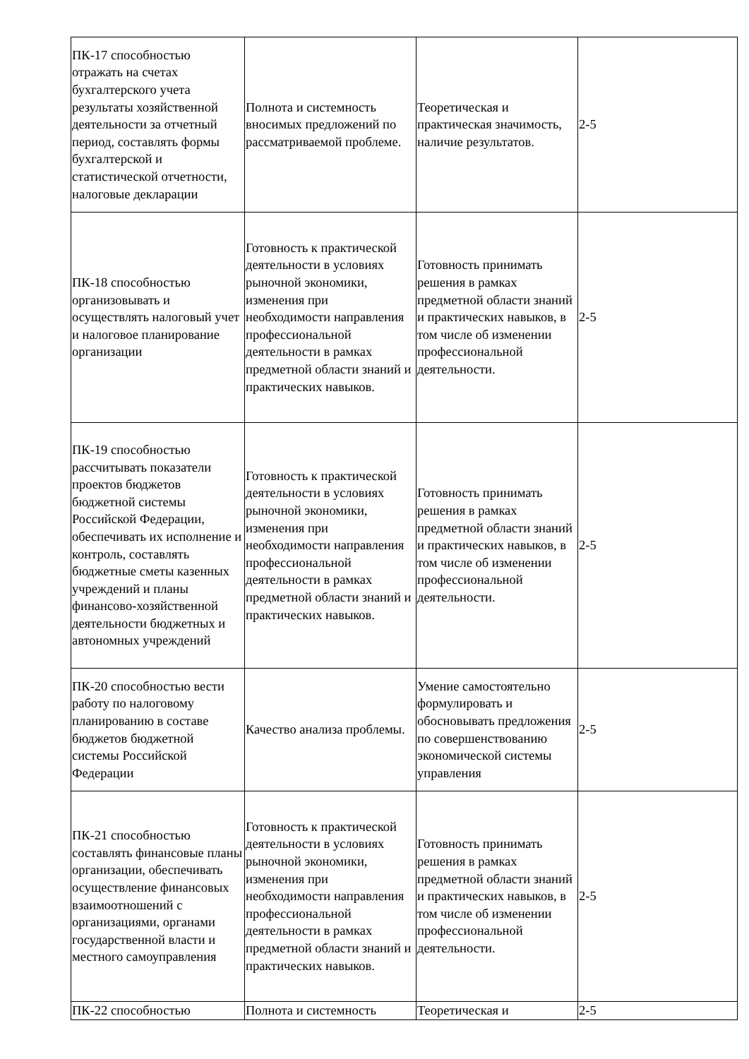| ПК-17 способностью отражать на счетах бухгалтерского учета результаты хозяйственной деятельности за отчетный период, составлять формы бухгалтерской и статистической отчетности, налоговые декларации | Полнота и системность вносимых предложений по рассматриваемой проблеме. | Теоретическая и практическая значимость, наличие результатов. | 2-5 |
| ПК-18 способностью организовывать и осуществлять налоговый учет и налоговое планирование организации | Готовность к практической деятельности в условиях рыночной экономики, изменения при необходимости направления профессиональной деятельности в рамках предметной области знаний и практических навыков. | Готовность принимать решения в рамках предметной области знаний и практических навыков, в том числе об изменении профессиональной деятельности. | 2-5 |
| ПК-19 способностью рассчитывать показатели проектов бюджетов бюджетной системы Российской Федерации, обеспечивать их исполнение и контроль, составлять бюджетные сметы казенных учреждений и планы финансово-хозяйственной деятельности бюджетных и автономных учреждений | Готовность к практической деятельности в условиях рыночной экономики, изменения при необходимости направления профессиональной деятельности в рамках предметной области знаний и практических навыков. | Готовность принимать решения в рамках предметной области знаний и практических навыков, в том числе об изменении профессиональной деятельности. | 2-5 |
| ПК-20 способностью вести работу по налоговому планированию в составе бюджетов бюджетной системы Российской Федерации | Качество анализа проблемы. | Умение самостоятельно формулировать и обосновывать предложения по совершенствованию экономической системы управления | 2-5 |
| ПК-21 способностью составлять финансовые планы организации, обеспечивать осуществление финансовых взаимоотношений с организациями, органами государственной власти и местного самоуправления | Готовность к практической деятельности в условиях рыночной экономики, изменения при необходимости направления профессиональной деятельности в рамках предметной области знаний и практических навыков. | Готовность принимать решения в рамках предметной области знаний и практических навыков, в том числе об изменении профессиональной деятельности. | 2-5 |
| ПК-22 способностью | Полнота и системность | Теоретическая и | 2-5 |